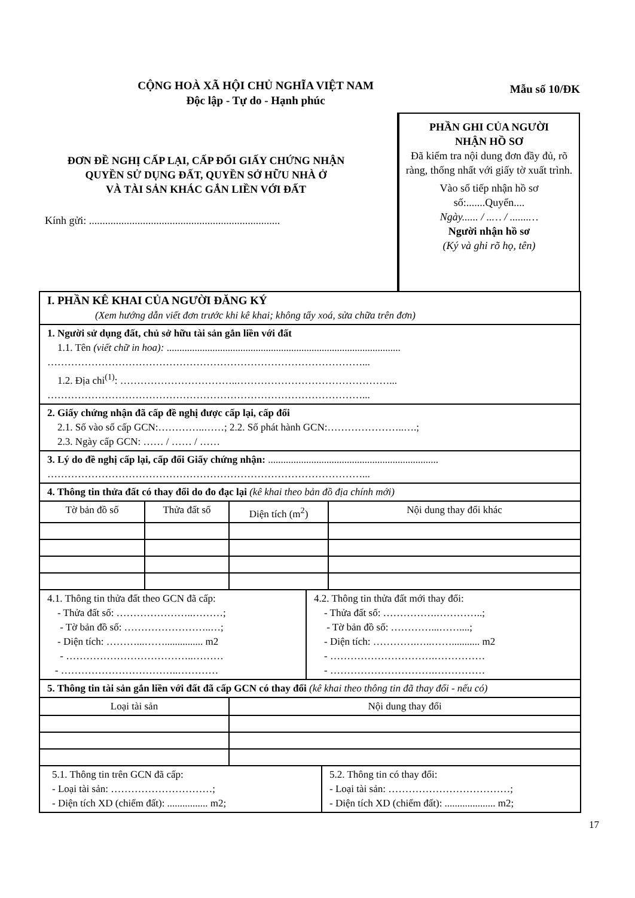CỘNG HOÀ XÃ HỘI CHỦ NGHĨA VIỆT NAM
Độc lập - Tự do - Hạnh phúc
Mẫu số 10/ĐK
ĐƠN ĐỀ NGHỊ CẤP LẠI, CẤP ĐỔI GIẤY CHỨNG NHẬN
QUYỀN SỬ DỤNG ĐẤT, QUYỀN SỞ HỮU NHÀ Ở
VÀ TÀI SẢN KHÁC GẮN LIỀN VỚI ĐẤT
Kính gửi: .......................................................................
PHẦN GHI CỦA NGƯỜI
NHẬN HỒ SƠ
Đã kiểm tra nội dung đơn đầy đủ, rõ ràng, thống nhất với giấy tờ xuất trình.
Vào sổ tiếp nhận hồ sơ
số:.......Quyển....
Ngày...... / ..… / .......…
Người nhận hồ sơ
(Ký và ghi rõ họ, tên)
| I. PHẦN KÊ KHAI CỦA NGƯỜI ĐĂNG KÝ (Xem hướng dẫn viết đơn trước khi kê khai; không tẩy xoá, sửa chữa trên đơn) | | | |
| 1. Người sử dụng đất, chủ sở hữu tài sản gắn liền với đất 1.1. Tên (viết chữ in hoa): ............................................................................................ …………………………………………………………………………………... 1.2. Địa chỉ<sup>(1)</sup>: ……………………………..………………………………………... …………………………………………………………………………………... | | | |
| 2. Giấy chứng nhận đã cấp đề nghị được cấp lại, cấp đổi 2.1. Số vào sổ cấp GCN:…………..……; 2.2. Số phát hành GCN:…………………..….; 2.3. Ngày cấp GCN: …… / …… / …… | | | |
| 3. Lý do đề nghị cấp lại, cấp đổi Giấy chứng nhận: ................................................................... …………………………………………………………………………………... | | | |
| 4. Thông tin thửa đất có thay đổi do đo đạc lại (kê khai theo bản đồ địa chính mới) | | | |
| Tờ bản đồ số | Thửa đất số | Diện tích (m<sup>2</sup>) | Nội dung thay đổi khác |
| 4.1. Thông tin thửa đất theo GCN đã cấp: - Thửa đất số: …………………..………; - Tờ bản đồ số: ……………………..…; - Diện tích: ………...……............... m2 - ………………………………..……… - ……………………………..………… 4.2. Thông tin thửa đất mới thay đổi: - Thửa đất số: …………….…………..; - Tờ bản đồ số: …………...……....; - Diện tích: ………….…..……........... m2 - ………………………….…………… - ………………………….…………… | | | |
| 5. Thông tin tài sản gắn liền với đất đã cấp GCN có thay đổi (kê khai theo thông tin đã thay đổi - nếu có) | | | |
| Loại tài sản | | Nội dung thay đổi | |
| 5.1. Thông tin trên GCN đã cấp: - Loại tài sản: …………………………; - Diện tích XD (chiếm đất): ................ m2; 5.2. Thông tin có thay đổi: - Loại tài sản: ………………………………; - Diện tích XD (chiếm đất): .................... m2; | | | |
17